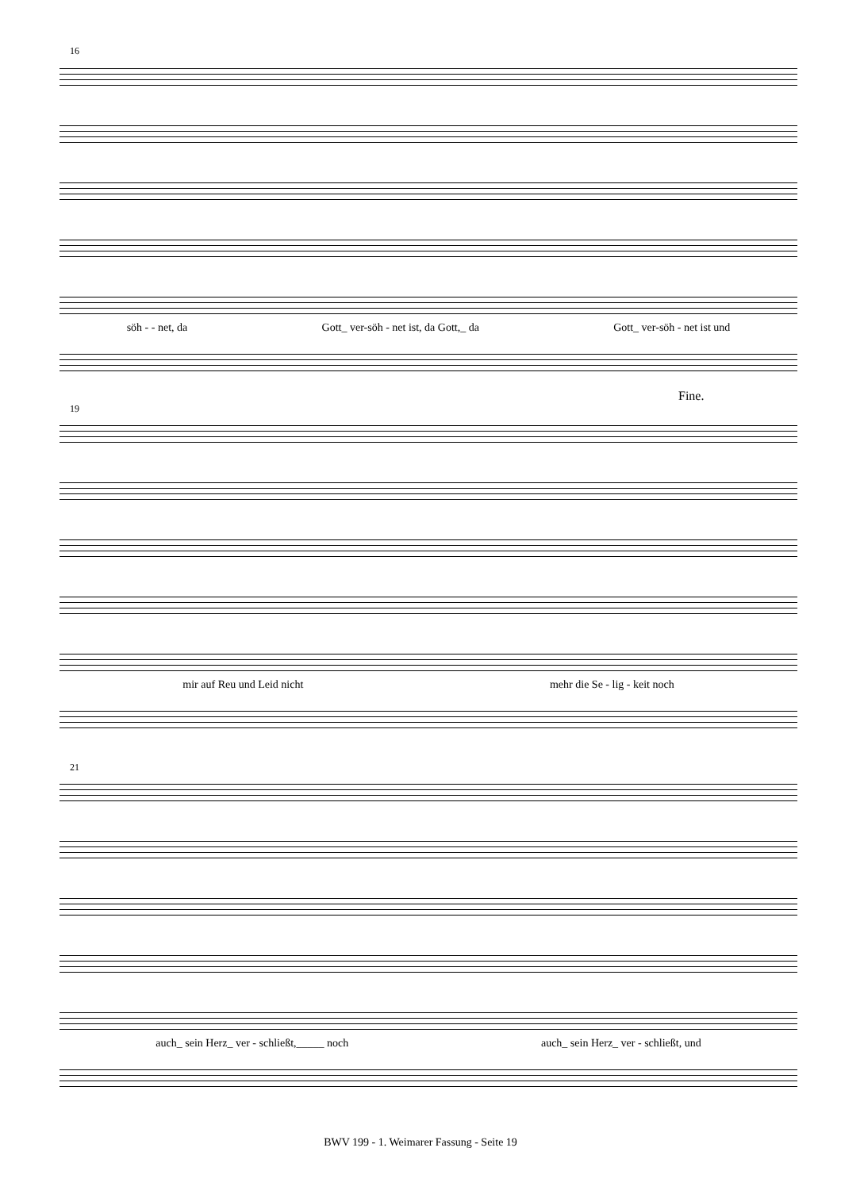16
söh - - net, da Gott_ ver-söh - net ist, da Gott,_ da Gott_ ver-söh - net ist und
Fine.
19
mir auf Reu und Leid nicht mehr die Se - lig - keit noch
21
auch_ sein Herz_ ver - schließt,_____ noch auch_ sein Herz_ ver - schließt, und
BWV 199 - 1. Weimarer Fassung - Seite 19